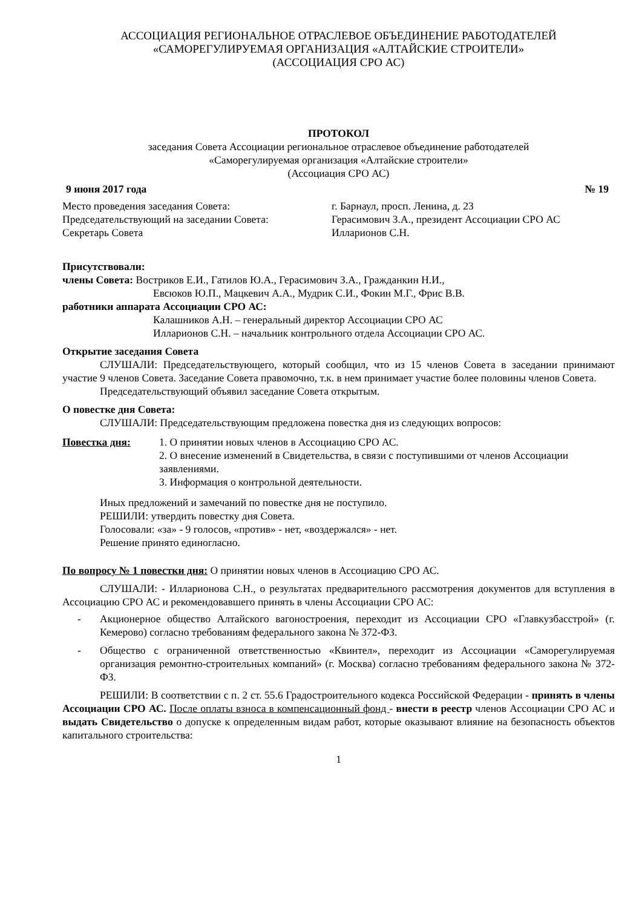АССОЦИАЦИЯ РЕГИОНАЛЬНОЕ ОТРАСЛЕВОЕ ОБЪЕДИНЕНИЕ РАБОТОДАТЕЛЕЙ
«САМОРЕГУЛИРУЕМАЯ ОРГАНИЗАЦИЯ «АЛТАЙСКИЕ СТРОИТЕЛИ»
(АССОЦИАЦИЯ СРО АС)
ПРОТОКОЛ
заседания Совета Ассоциации региональное отраслевое объединение работодателей
«Саморегулируемая организация «Алтайские строители»
(Ассоциация СРО АС)
9 июня 2017 года № 19
Место проведения заседания Совета: г. Барнаул, просп. Ленина, д. 23 Председательствующий на заседании Совета: Герасимович З.А., президент Ассоциации СРО АС Секретарь Совета Илларионов С.Н.
Присутствовали:
члены Совета: Востриков Е.И., Гатилов Ю.А., Герасимович З.А., Гражданкин Н.И.,
Евсюков Ю.П., Мацкевич А.А., Мудрик С.И., Фокин М.Г., Фрис В.В.
работники аппарата Ассоциации СРО АС:
Калашников А.Н. – генеральный директор Ассоциации СРО АС
Илларионов С.Н. – начальник контрольного отдела Ассоциации СРО АС.
Открытие заседания Совета
СЛУШАЛИ: Председательствующего, который сообщил, что из 15 членов Совета в заседании принимают участие 9 членов Совета. Заседание Совета правомочно, т.к. в нем принимает участие более половины членов Совета.
Председательствующий объявил заседание Совета открытым.
О повестке дня Совета:
СЛУШАЛИ: Председательствующим предложена повестка дня из следующих вопросов:
Повестка дня: 1. О принятии новых членов в Ассоциацию СРО АС.
2. О внесение изменений в Свидетельства, в связи с поступившими от членов Ассоциации заявлениями.
3. Информация о контрольной деятельности.
Иных предложений и замечаний по повестке дня не поступило.
РЕШИЛИ: утвердить повестку дня Совета.
Голосовали: «за» - 9 голосов, «против» - нет, «воздержался» - нет.
Решение принято единогласно.
По вопросу № 1 повестки дня: О принятии новых членов в Ассоциацию СРО АС.
СЛУШАЛИ: - Илларионова С.Н., о результатах предварительного рассмотрения документов для вступления в Ассоциацию СРО АС и рекомендовавшего принять в члены Ассоциации СРО АС:
- Акционерное общество Алтайского вагоностроения, переходит из Ассоциации СРО «Главкузбасстрой» (г. Кемерово) согласно требованиям федерального закона № 372-ФЗ.
- Общество с ограниченной ответственностью «Квинтел», переходит из Ассоциации «Саморегулируемая организация ремонтно-строительных компаний» (г. Москва) согласно требованиям федерального закона № 372-ФЗ.
РЕШИЛИ: В соответствии с п. 2 ст. 55.6 Градостроительного кодекса Российской Федерации - принять в члены Ассоциации СРО АС. После оплаты взноса в компенсационный фонд - внести в реестр членов Ассоциации СРО АС и выдать Свидетельство о допуске к определенным видам работ, которые оказывают влияние на безопасность объектов капитального строительства:
1